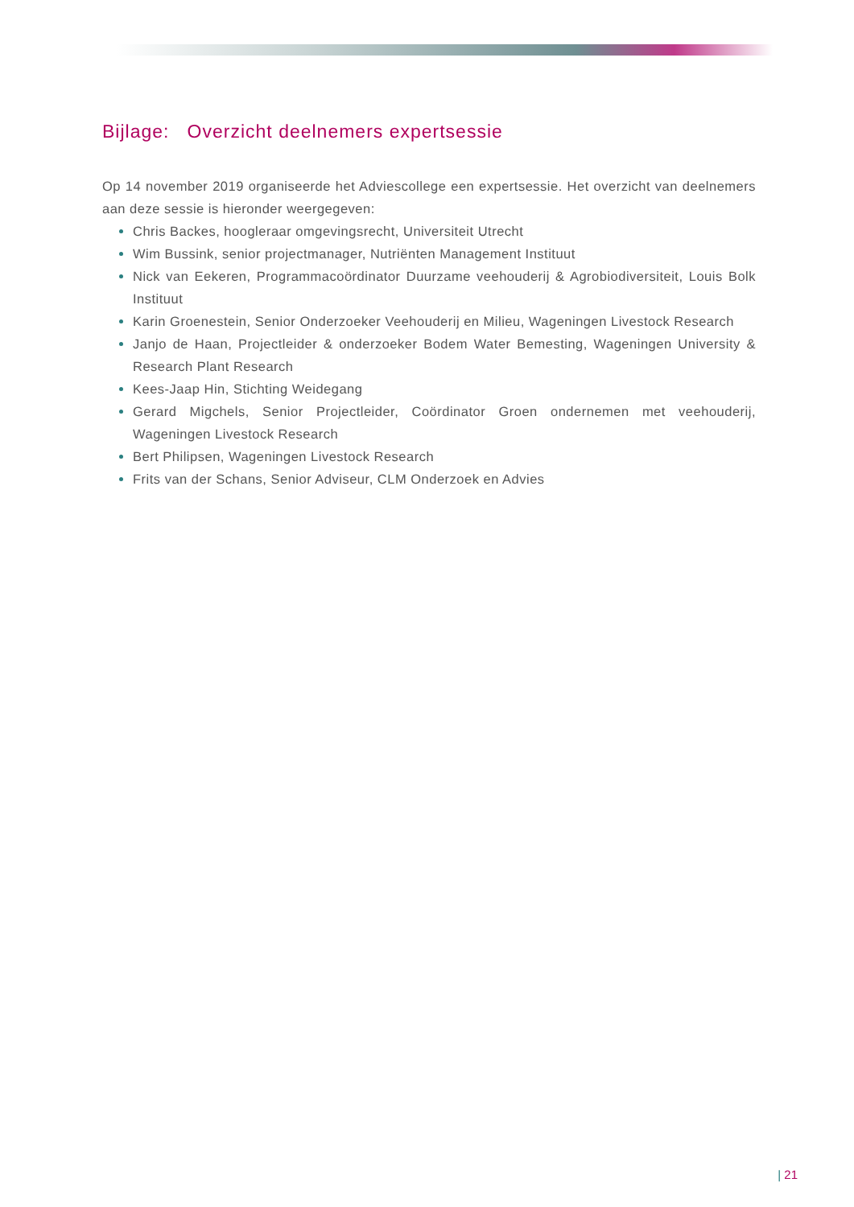Bijlage: Overzicht deelnemers expertsessie
Op 14 november 2019 organiseerde het Adviescollege een expertsessie. Het overzicht van deelnemers aan deze sessie is hieronder weergegeven:
Chris Backes, hoogleraar omgevingsrecht, Universiteit Utrecht
Wim Bussink, senior projectmanager, Nutriënten Management Instituut
Nick van Eekeren, Programmacoördinator Duurzame veehouderij & Agrobiodiversiteit, Louis Bolk Instituut
Karin Groenestein, Senior Onderzoeker Veehouderij en Milieu, Wageningen Livestock Research
Janjo de Haan, Projectleider & onderzoeker Bodem Water Bemesting, Wageningen University & Research Plant Research
Kees-Jaap Hin, Stichting Weidegang
Gerard Migchels, Senior Projectleider, Coördinator Groen ondernemen met veehouderij, Wageningen Livestock Research
Bert Philipsen, Wageningen Livestock Research
Frits van der Schans, Senior Adviseur, CLM Onderzoek en Advies
| 21